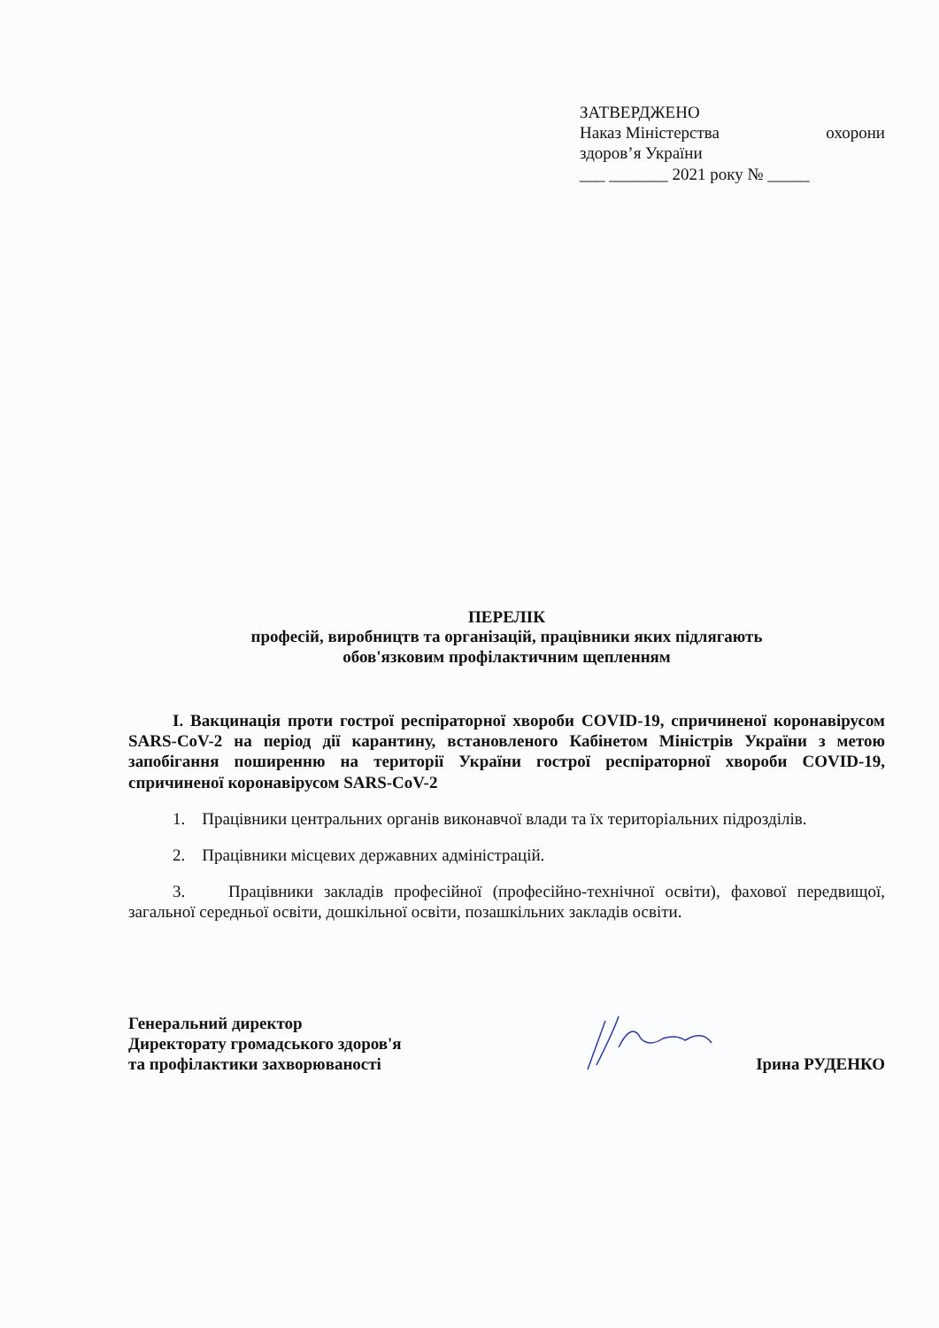ЗАТВЕРДЖЕНО
Наказ Міністерства охорони
здоров’я України
___ _______ 2021 року № _____
ПЕРЕЛІК
професій, виробництв та організацій, працівники яких підлягають
обов'язковим профілактичним щепленням
I. Вакцинація проти гострої респіраторної хвороби COVID-19, спричиненої коронавірусом SARS-CoV-2 на період дії карантину, встановленого Кабінетом Міністрів України з метою запобігання поширенню на території України гострої респіраторної хвороби COVID-19, спричиненої коронавірусом SARS-CoV-2
1. Працівники центральних органів виконавчої влади та їх територіальних підрозділів.
2. Працівники місцевих державних адміністрацій.
3. Працівники закладів професійної (професійно-технічної освіти), фахової передвищої, загальної середньої освіти, дошкільної освіти, позашкільних закладів освіти.
Генеральний директор
Директорату громадського здоров'я
та профілактики захворюваності
Ірина РУДЕНКО